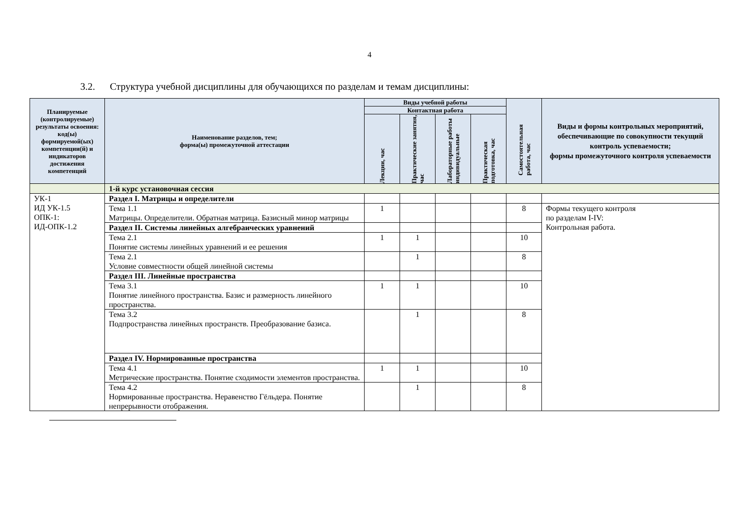4
3.2. Структура учебной дисциплины для обучающихся по разделам и темам дисциплины:
| Планируемые (контролируемые) результаты освоения: код(ы) формируемой(ых) компетенции(й) и индикаторов достижения компетенций | Наименование разделов, тем; форма(ы) промежуточной аттестации | Виды учебной работы | | | | Самостоятельная работа, час | Виды и формы контрольных мероприятий, обеспечивающие по совокупности текущий контроль успеваемости; формы промежуточного контроля успеваемости |
| --- | --- | --- | --- | --- | --- | --- | --- |
| | | Контактная работа | | | | | |
| | | Лекции, час | Практические занятия, час | Лабораторные работы индивидуальные | Практическая подготовка, час | | |
| | 1-й курс установочная сессия | | | | | | |
| УК-1 ИД УК-1.5 ОПК-1: ИД-ОПК-1.2 | Раздел I. Матрицы и определители | | | | | | |
| | Тема 1.1 Матрицы. Определители. Обратная матрица. Базисный минор матрицы | 1 | | | | 8 | Формы текущего контроля по разделам I-IV: Контрольная работа. |
| | Раздел II. Системы линейных алгебраических уравнений | | | | | | |
| | Тема 2.1 Понятие системы линейных уравнений и ее решения | 1 | 1 | | | 10 | |
| | Тема 2.1 Условие совместности общей линейной системы | | 1 | | | 8 | |
| | Раздел III. Линейные пространства | | | | | | |
| | Тема 3.1 Понятие линейного пространства. Базис и размерность линейного пространства. | 1 | 1 | | | 10 | |
| | Тема 3.2 Подпространства линейных пространств. Преобразование базиса. | | 1 | | | 8 | |
| | Раздел IV. Нормированные пространства | | | | | | |
| | Тема 4.1 Метрические пространства. Понятие сходимости элементов пространства. | 1 | 1 | | | 10 | |
| | Тема 4.2 Нормированные пространства. Неравенство Гёльдера. Понятие непрерывности отображения. | | 1 | | | 8 | |